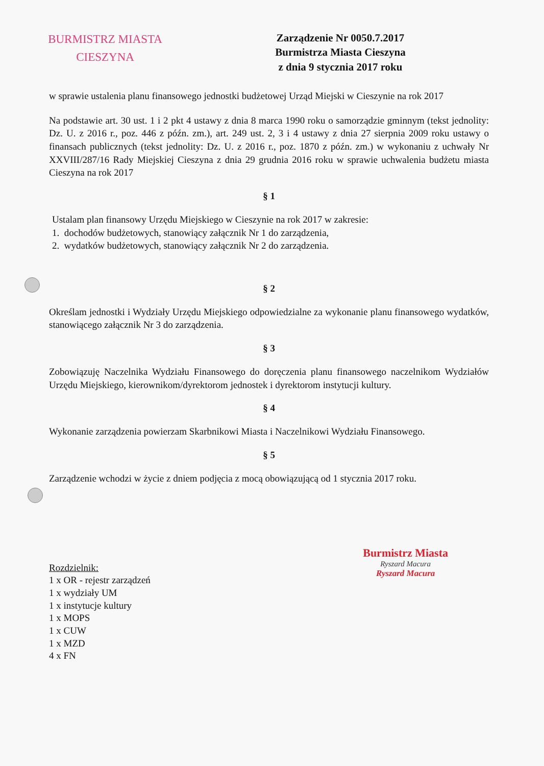BURMISTRZ MIASTA
CIESZYNA
Zarządzenie Nr 0050.7.2017
Burmistrza Miasta Cieszyna
z dnia 9 stycznia 2017 roku
w sprawie ustalenia planu finansowego jednostki budżetowej Urząd Miejski w Cieszynie na rok 2017
Na podstawie art. 30 ust. 1 i 2 pkt 4 ustawy z dnia 8 marca 1990 roku o samorządzie gminnym (tekst jednolity: Dz. U. z 2016 r., poz. 446 z późn. zm.), art. 249 ust. 2, 3 i 4 ustawy z dnia 27 sierpnia 2009 roku ustawy o finansach publicznych (tekst jednolity: Dz. U. z 2016 r., poz. 1870 z późn. zm.) w wykonaniu z uchwały Nr XXVIII/287/16 Rady Miejskiej Cieszyna z dnia 29 grudnia 2016 roku w sprawie uchwalenia budżetu miasta Cieszyna na rok 2017
§ 1
Ustalam plan finansowy Urzędu Miejskiego w Cieszynie na rok 2017 w zakresie:
1. dochodów budżetowych, stanowiący załącznik Nr 1 do zarządzenia,
2. wydatków budżetowych, stanowiący załącznik Nr 2 do zarządzenia.
§ 2
Określam jednostki i Wydziały Urzędu Miejskiego odpowiedzialne za wykonanie planu finansowego wydatków, stanowiącego załącznik Nr 3 do zarządzenia.
§ 3
Zobowiązuję Naczelnika Wydziału Finansowego do doręczenia planu finansowego naczelnikom Wydziałów Urzędu Miejskiego, kierownikom/dyrektorom jednostek i dyrektorom instytucji kultury.
§ 4
Wykonanie zarządzenia powierzam Skarbnikowi Miasta i Naczelnikowi Wydziału Finansowego.
§ 5
Zarządzenie wchodzi w życie z dniem podjęcia z mocą obowiązującą od 1 stycznia 2017 roku.
Rozdzielnik:
1 x OR - rejestr zarządzeń
1 x wydziały UM
1 x instytucje kultury
1 x MOPS
1 x CUW
1 x MZD
4 x FN
Burmistrz Miasta
Ryszard Macura
Ryszard Macura